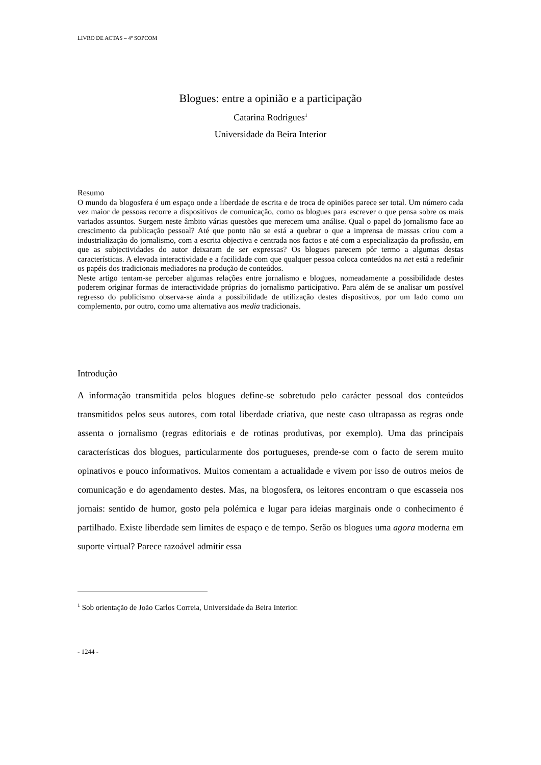LIVRO DE ACTAS – 4º SOPCOM
Blogues: entre a opinião e a participação
Catarina Rodrigues<sup>1</sup>
Universidade da Beira Interior
Resumo
O mundo da blogosfera é um espaço onde a liberdade de escrita e de troca de opiniões parece ser total. Um número cada vez maior de pessoas recorre a dispositivos de comunicação, como os blogues para escrever o que pensa sobre os mais variados assuntos. Surgem neste âmbito várias questões que merecem uma análise. Qual o papel do jornalismo face ao crescimento da publicação pessoal? Até que ponto não se está a quebrar o que a imprensa de massas criou com a industrialização do jornalismo, com a escrita objectiva e centrada nos factos e até com a especialização da profissão, em que as subjectividades do autor deixaram de ser expressas? Os blogues parecem pôr termo a algumas destas características. A elevada interactividade e a facilidade com que qualquer pessoa coloca conteúdos na net está a redefinir os papéis dos tradicionais mediadores na produção de conteúdos.
Neste artigo tentam-se perceber algumas relações entre jornalismo e blogues, nomeadamente a possibilidade destes poderem originar formas de interactividade próprias do jornalismo participativo. Para além de se analisar um possível regresso do publicismo observa-se ainda a possibilidade de utilização destes dispositivos, por um lado como um complemento, por outro, como uma alternativa aos media tradicionais.
Introdução
A informação transmitida pelos blogues define-se sobretudo pelo carácter pessoal dos conteúdos transmitidos pelos seus autores, com total liberdade criativa, que neste caso ultrapassa as regras onde assenta o jornalismo (regras editoriais e de rotinas produtivas, por exemplo). Uma das principais características dos blogues, particularmente dos portugueses, prende-se com o facto de serem muito opinativos e pouco informativos. Muitos comentam a actualidade e vivem por isso de outros meios de comunicação e do agendamento destes. Mas, na blogosfera, os leitores encontram o que escasseia nos jornais: sentido de humor, gosto pela polémica e lugar para ideias marginais onde o conhecimento é partilhado. Existe liberdade sem limites de espaço e de tempo. Serão os blogues uma agora moderna em suporte virtual? Parece razoável admitir essa
<sup>1</sup> Sob orientação de João Carlos Correia, Universidade da Beira Interior.
- 1244 -